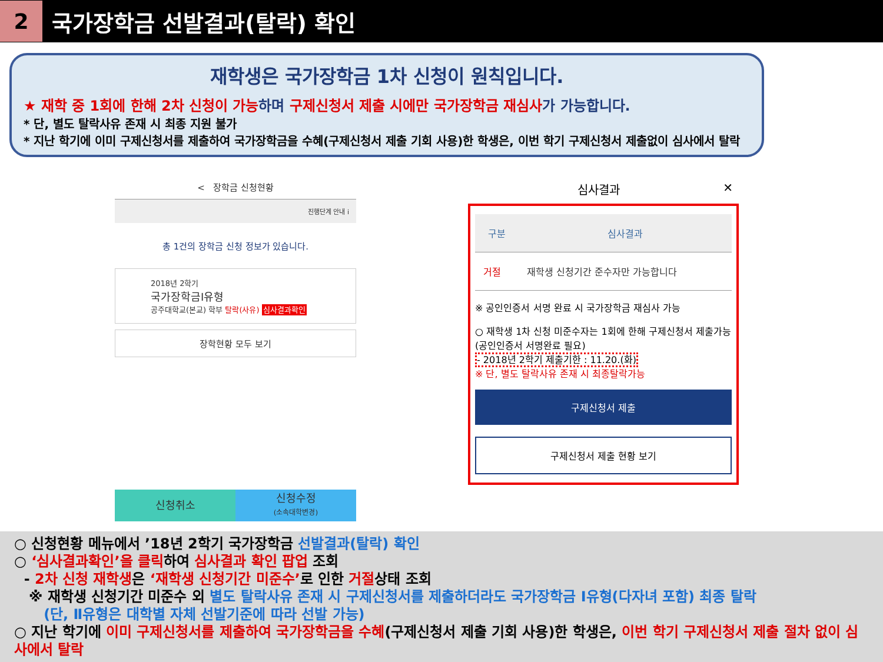2
국가장학금 선발결과(탈락) 확인
재학생은 국가장학금 1차 신청이 원칙입니다.
★ 재학 중 1회에 한해 2차 신청이 가능 하며 구제신청서 제출 시에만 국가장학금 재심사 가 가능합니다.
* 단, 별도 탈락사유 존재 시 최종 지원 불가
* 지난 학기에 이미 구제신청서를 제출하여 국가장학금을 수혜(구제신청서 제출 기회 사용)한 학생은, 이번 학기 구제신청서 제출없이 심사에서 탈락
< 장학금 신청현황
진행단계 안내 i
총 1건의 장학금 신청 정보가 있습니다.
2018년 2학기
국가장학금I유형
공주대학교(본교) 학부 탈락(사유) 심사결과확인
장학현황 모두 보기
신청취소
신청수정
(소속대학변경)
심사결과 ✕
| 구분 | 심사결과 |
| --- | --- |
| 거절 | 재학생 신청기간 준수자만 가능합니다 |
※ 공인인증서 서명 완료 시 국가장학금 재심사 가능
○ 재학생 1차 신청 미준수자는 1회에 한해 구제신청서 제출가능
(공인인증서 서명완료 필요)
- 2018년 2학기 제출기한 : 11.20.(화)
※ 단, 별도 탈락사유 존재 시 최종탈락가능
구제신청서 제출
구제신청서 제출 현황 보기
○ 신청현황 메뉴에서 ’18년 2학기 국가장학금 선발결과(탈락) 확인
○ ‘심사결과확인’을 클릭하여 심사결과 확인 팝업 조회
- 2차 신청 재학생은 ‘재학생 신청기간 미준수’로 인한 거절상태 조회
※ 재학생 신청기간 미준수 외 별도 탈락사유 존재 시 구제신청서를 제출하더라도 국가장학금 Ⅰ유형(다자녀 포함) 최종 탈락
(단, Ⅱ유형은 대학별 자체 선발기준에 따라 선발 가능)
○ 지난 학기에 이미 구제신청서를 제출하여 국가장학금을 수혜(구제신청서 제출 기회 사용)한 학생은, 이번 학기 구제신청서 제출 절차 없이 심사에서 탈락